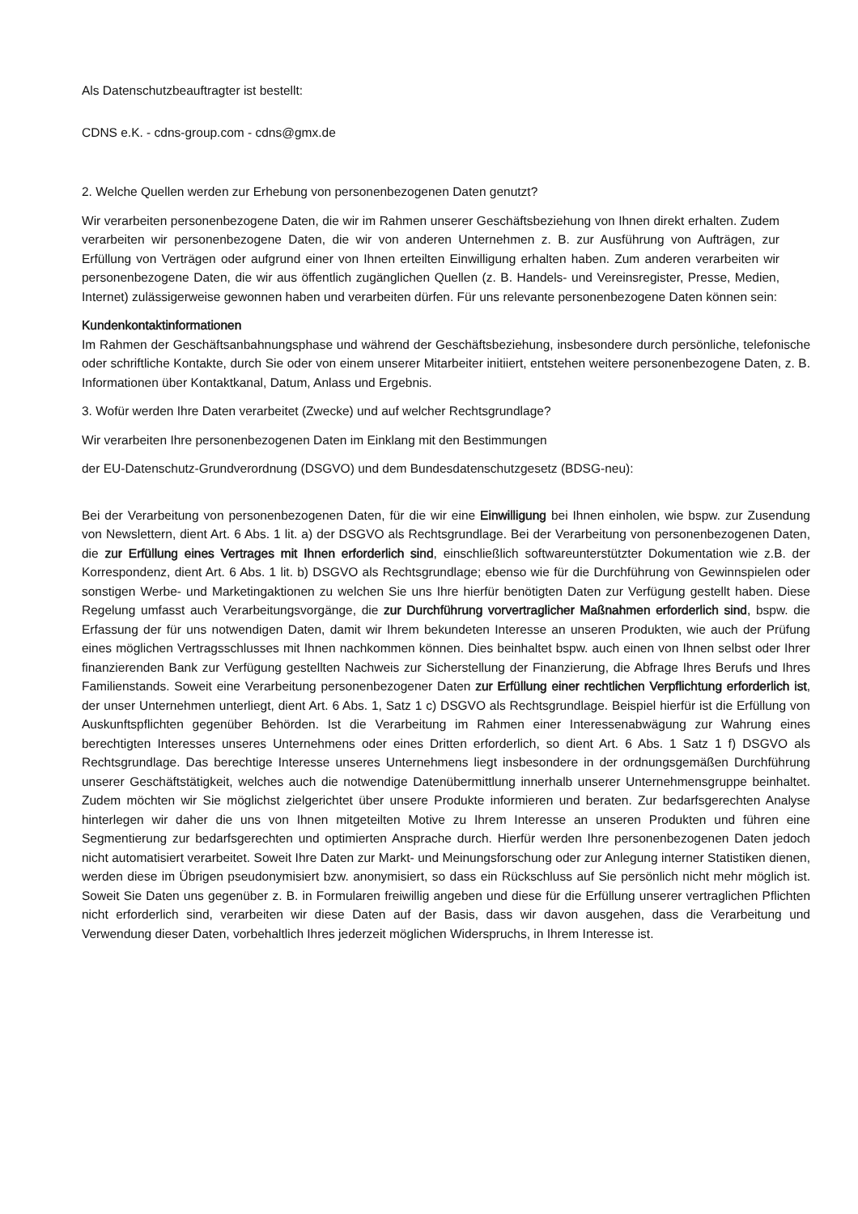Als Datenschutzbeauftragter ist bestellt:
CDNS e.K. - cdns-group.com - cdns@gmx.de
2. Welche Quellen werden zur Erhebung von personenbezogenen Daten genutzt?
Wir verarbeiten personenbezogene Daten, die wir im Rahmen unserer Geschäftsbeziehung von Ihnen direkt erhalten. Zudem verarbeiten wir personenbezogene Daten, die wir von anderen Unternehmen z. B. zur Ausführung von Aufträgen, zur Erfüllung von Verträgen oder aufgrund einer von Ihnen erteilten Einwilligung erhalten haben. Zum anderen verarbeiten wir personenbezogene Daten, die wir aus öffentlich zugänglichen Quellen (z. B. Handels- und Vereinsregister, Presse, Medien, Internet) zulässigerweise gewonnen haben und verarbeiten dürfen. Für uns relevante personenbezogene Daten können sein:
Kundenkontaktinformationen
Im Rahmen der Geschäftsanbahnungsphase und während der Geschäftsbeziehung, insbesondere durch persönliche, telefonische oder schriftliche Kontakte, durch Sie oder von einem unserer Mitarbeiter initiiert, entstehen weitere personenbezogene Daten, z. B. Informationen über Kontaktkanal, Datum, Anlass und Ergebnis.
3. Wofür werden Ihre Daten verarbeitet (Zwecke) und auf welcher Rechtsgrundlage?
Wir verarbeiten Ihre personenbezogenen Daten im Einklang mit den Bestimmungen
der EU-Datenschutz-Grundverordnung (DSGVO) und dem Bundesdatenschutzgesetz (BDSG-neu):
Bei der Verarbeitung von personenbezogenen Daten, für die wir eine Einwilligung bei Ihnen einholen, wie bspw. zur Zusendung von Newslettern, dient Art. 6 Abs. 1 lit. a) der DSGVO als Rechtsgrundlage. Bei der Verarbeitung von personenbezogenen Daten, die zur Erfüllung eines Vertrages mit Ihnen erforderlich sind, einschließlich softwareunterstützter Dokumentation wie z.B. der Korrespondenz, dient Art. 6 Abs. 1 lit. b) DSGVO als Rechtsgrundlage; ebenso wie für die Durchführung von Gewinnspielen oder sonstigen Werbe- und Marketingaktionen zu welchen Sie uns Ihre hierfür benötigten Daten zur Verfügung gestellt haben. Diese Regelung umfasst auch Verarbeitungsvorgänge, die zur Durchführung vorvertraglicher Maßnahmen erforderlich sind, bspw. die Erfassung der für uns notwendigen Daten, damit wir Ihrem bekundeten Interesse an unseren Produkten, wie auch der Prüfung eines möglichen Vertragsschlusses mit Ihnen nachkommen können. Dies beinhaltet bspw. auch einen von Ihnen selbst oder Ihrer finanzierenden Bank zur Verfügung gestellten Nachweis zur Sicherstellung der Finanzierung, die Abfrage Ihres Berufs und Ihres Familienstands. Soweit eine Verarbeitung personenbezogener Daten zur Erfüllung einer rechtlichen Verpflichtung erforderlich ist, der unser Unternehmen unterliegt, dient Art. 6 Abs. 1, Satz 1 c) DSGVO als Rechtsgrundlage. Beispiel hierfür ist die Erfüllung von Auskunftspflichten gegenüber Behörden. Ist die Verarbeitung im Rahmen einer Interessenabwägung zur Wahrung eines berechtigten Interesses unseres Unternehmens oder eines Dritten erforderlich, so dient Art. 6 Abs. 1 Satz 1 f) DSGVO als Rechtsgrundlage. Das berechtige Interesse unseres Unternehmens liegt insbesondere in der ordnungsgemäßen Durchführung unserer Geschäftstätigkeit, welches auch die notwendige Datenübermittlung innerhalb unserer Unternehmensgruppe beinhaltet. Zudem möchten wir Sie möglichst zielgerichtet über unsere Produkte informieren und beraten. Zur bedarfsgerechten Analyse hinterlegen wir daher die uns von Ihnen mitgeteilten Motive zu Ihrem Interesse an unseren Produkten und führen eine Segmentierung zur bedarfsgerechten und optimierten Ansprache durch. Hierfür werden Ihre personenbezogenen Daten jedoch nicht automatisiert verarbeitet. Soweit Ihre Daten zur Markt- und Meinungsforschung oder zur Anlegung interner Statistiken dienen, werden diese im Übrigen pseudonymisiert bzw. anonymisiert, so dass ein Rückschluss auf Sie persönlich nicht mehr möglich ist. Soweit Sie Daten uns gegenüber z. B. in Formularen freiwillig angeben und diese für die Erfüllung unserer vertraglichen Pflichten nicht erforderlich sind, verarbeiten wir diese Daten auf der Basis, dass wir davon ausgehen, dass die Verarbeitung und Verwendung dieser Daten, vorbehaltlich Ihres jederzeit möglichen Widerspruchs, in Ihrem Interesse ist.